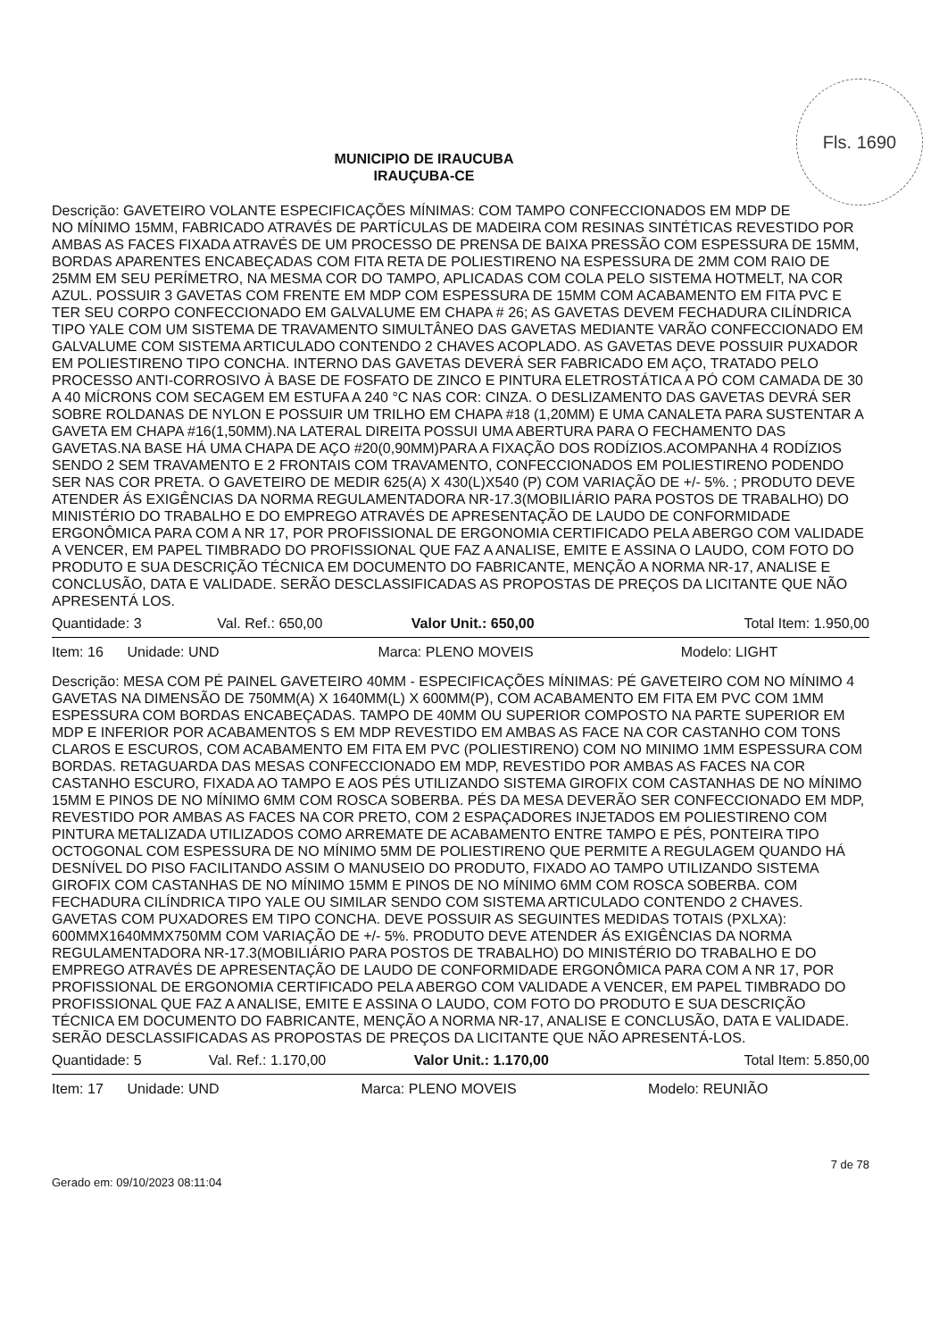Fls. 1690
MUNICIPIO DE IRAUCUBA
IRAUÇUBA-CE
Descrição: GAVETEIRO VOLANTE ESPECIFICAÇÕES MÍNIMAS: COM TAMPO CONFECCIONADOS EM MDP DE NO MÍNIMO 15MM, FABRICADO ATRAVÉS DE PARTÍCULAS DE MADEIRA COM RESINAS SINTÉTICAS REVESTIDO POR AMBAS AS FACES FIXADA ATRAVÉS DE UM PROCESSO DE PRENSA DE BAIXA PRESSÃO COM ESPESSURA DE 15MM, BORDAS APARENTES ENCABEÇADAS COM FITA RETA DE POLIESTIRENO NA ESPESSURA DE 2MM COM RAIO DE 25MM EM SEU PERÍMETRO, NA MESMA COR DO TAMPO, APLICADAS COM COLA PELO SISTEMA HOTMELT, NA COR AZUL. POSSUIR 3 GAVETAS COM FRENTE EM MDP COM ESPESSURA DE 15MM COM ACABAMENTO EM FITA PVC E TER SEU CORPO CONFECCIONADO EM GALVALUME EM CHAPA # 26; AS GAVETAS DEVEM FECHADURA CILÍNDRICA TIPO YALE COM UM SISTEMA DE TRAVAMENTO SIMULTÂNEO DAS GAVETAS MEDIANTE VARÃO CONFECCIONADO EM GALVALUME COM SISTEMA ARTICULADO CONTENDO 2 CHAVES ACOPLADO. AS GAVETAS DEVE POSSUIR PUXADOR EM POLIESTIRENO TIPO CONCHA. INTERNO DAS GAVETAS DEVERÁ SER FABRICADO EM AÇO, TRATADO PELO PROCESSO ANTI-CORROSIVO À BASE DE FOSFATO DE ZINCO E PINTURA ELETROSTÁTICA A PÓ COM CAMADA DE 30 A 40 MÍCRONS COM SECAGEM EM ESTUFA A 240 °C NAS COR: CINZA. O DESLIZAMENTO DAS GAVETAS DEVRÁ SER SOBRE ROLDANAS DE NYLON E POSSUIR UM TRILHO EM CHAPA #18 (1,20MM) E UMA CANALETA PARA SUSTENTAR A GAVETA EM CHAPA #16(1,50MM).NA LATERAL DIREITA POSSUI UMA ABERTURA PARA O FECHAMENTO DAS GAVETAS.NA BASE HÁ UMA CHAPA DE AÇO #20(0,90MM)PARA A FIXAÇÃO DOS RODÍZIOS.ACOMPANHA 4 RODÍZIOS SENDO 2 SEM TRAVAMENTO E 2 FRONTAIS COM TRAVAMENTO, CONFECCIONADOS EM POLIESTIRENO PODENDO SER NAS COR PRETA. O GAVETEIRO DE MEDIR 625(A) X 430(L)X540 (P) COM VARIAÇÃO DE +/- 5%. ; PRODUTO DEVE ATENDER ÁS EXIGÊNCIAS DA NORMA REGULAMENTADORA NR-17.3(MOBILIÁRIO PARA POSTOS DE TRABALHO) DO MINISTÉRIO DO TRABALHO E DO EMPREGO ATRAVÉS DE APRESENTAÇÃO DE LAUDO DE CONFORMIDADE ERGONÔMICA PARA COM A NR 17, POR PROFISSIONAL DE ERGONOMIA CERTIFICADO PELA ABERGO COM VALIDADE A VENCER, EM PAPEL TIMBRADO DO PROFISSIONAL QUE FAZ A ANALISE, EMITE E ASSINA O LAUDO, COM FOTO DO PRODUTO E SUA DESCRIÇÃO TÉCNICA EM DOCUMENTO DO FABRICANTE, MENÇÃO A NORMA NR-17, ANALISE E CONCLUSÃO, DATA E VALIDADE. SERÃO DESCLASSIFICADAS AS PROPOSTAS DE PREÇOS DA LICITANTE QUE NÃO APRESENTÁ LOS.
| Quantidade: 3 | Val. Ref.: 650,00 | Valor Unit.: 650,00 | Total Item: 1.950,00 |
| Item: 16 Unidade: UND | Marca: PLENO MOVEIS | Modelo: LIGHT |
Descrição: MESA COM PÉ PAINEL GAVETEIRO 40MM - ESPECIFICAÇÕES MÍNIMAS: PÉ GAVETEIRO COM NO MÍNIMO 4 GAVETAS NA DIMENSÃO DE 750MM(A) X 1640MM(L) X 600MM(P), COM ACABAMENTO EM FITA EM PVC COM 1MM ESPESSURA COM BORDAS ENCABEÇADAS. TAMPO DE 40MM OU SUPERIOR COMPOSTO NA PARTE SUPERIOR EM MDP E INFERIOR POR ACABAMENTOS S EM MDP REVESTIDO EM AMBAS AS FACE NA COR CASTANHO COM TONS CLAROS E ESCUROS, COM ACABAMENTO EM FITA EM PVC (POLIESTIRENO) COM NO MINIMO 1MM ESPESSURA COM BORDAS. RETAGUARDA DAS MESAS CONFECCIONADO EM MDP, REVESTIDO POR AMBAS AS FACES NA COR CASTANHO ESCURO, FIXADA AO TAMPO E AOS PÉS UTILIZANDO SISTEMA GIROFIX COM CASTANHAS DE NO MÍNIMO 15MM E PINOS DE NO MÍNIMO 6MM COM ROSCA SOBERBA. PÉS DA MESA DEVERÃO SER CONFECCIONADO EM MDP, REVESTIDO POR AMBAS AS FACES NA COR PRETO, COM 2 ESPAÇADORES INJETADOS EM POLIESTIRENO COM PINTURA METALIZADA UTILIZADOS COMO ARREMATE DE ACABAMENTO ENTRE TAMPO E PÉS, PONTEIRA TIPO OCTOGONAL COM ESPESSURA DE NO MÍNIMO 5MM DE POLIESTIRENO QUE PERMITE A REGULAGEM QUANDO HÁ DESNÍVEL DO PISO FACILITANDO ASSIM O MANUSEIO DO PRODUTO, FIXADO AO TAMPO UTILIZANDO SISTEMA GIROFIX COM CASTANHAS DE NO MÍNIMO 15MM E PINOS DE NO MÍNIMO 6MM COM ROSCA SOBERBA. COM FECHADURA CILÍNDRICA TIPO YALE OU SIMILAR SENDO COM SISTEMA ARTICULADO CONTENDO 2 CHAVES. GAVETAS COM PUXADORES EM TIPO CONCHA. DEVE POSSUIR AS SEGUINTES MEDIDAS TOTAIS (PXLXA): 600MMX1640MMX750MM COM VARIAÇÃO DE +/- 5%. PRODUTO DEVE ATENDER ÁS EXIGÊNCIAS DA NORMA REGULAMENTADORA NR-17.3(MOBILIÁRIO PARA POSTOS DE TRABALHO) DO MINISTÉRIO DO TRABALHO E DO EMPREGO ATRAVÉS DE APRESENTAÇÃO DE LAUDO DE CONFORMIDADE ERGONÔMICA PARA COM A NR 17, POR PROFISSIONAL DE ERGONOMIA CERTIFICADO PELA ABERGO COM VALIDADE A VENCER, EM PAPEL TIMBRADO DO PROFISSIONAL QUE FAZ A ANALISE, EMITE E ASSINA O LAUDO, COM FOTO DO PRODUTO E SUA DESCRIÇÃO TÉCNICA EM DOCUMENTO DO FABRICANTE, MENÇÃO A NORMA NR-17, ANALISE E CONCLUSÃO, DATA E VALIDADE. SERÃO DESCLASSIFICADAS AS PROPOSTAS DE PREÇOS DA LICITANTE QUE NÃO APRESENTÁ-LOS.
| Quantidade: 5 | Val. Ref.: 1.170,00 | Valor Unit.: 1.170,00 | Total Item: 5.850,00 |
| Item: 17 Unidade: UND | Marca: PLENO MOVEIS | Modelo: REUNIÃO |
Gerado em: 09/10/2023 08:11:04 7 de 78